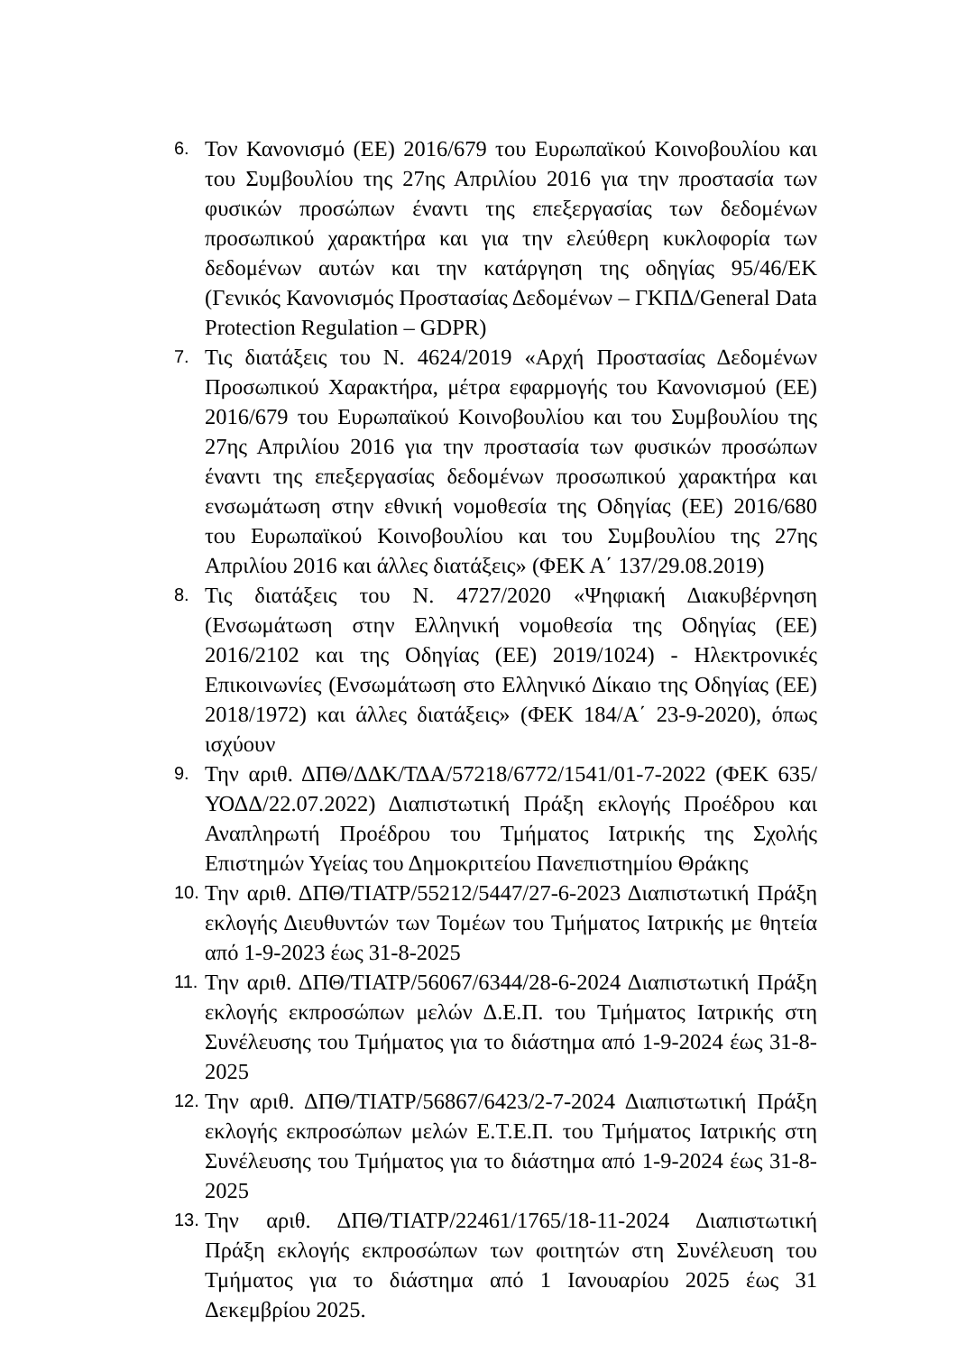6.
Τον Κανονισμό (ΕΕ) 2016/679 του Ευρωπαϊκού Κοινοβουλίου και του Συμβουλίου της 27ης Απριλίου 2016 για την προστασία των φυσικών προσώπων έναντι της επεξεργασίας των δεδομένων προσωπικού χαρακτήρα και για την ελεύθερη κυκλοφορία των δεδομένων αυτών και την κατάργηση της οδηγίας 95/46/ΕΚ (Γενικός Κανονισμός Προστασίας Δεδομένων – ΓΚΠΔ/General Data Protection Regulation – GDPR)
7.
Τις διατάξεις του Ν. 4624/2019 «Αρχή Προστασίας Δεδομένων Προσωπικού Χαρακτήρα, μέτρα εφαρμογής του Κανονισμού (ΕΕ) 2016/679 του Ευρωπαϊκού Κοινοβουλίου και του Συμβουλίου της 27ης Απριλίου 2016 για την προστασία των φυσικών προσώπων έναντι της επεξεργασίας δεδομένων προσωπικού χαρακτήρα και ενσωμάτωση στην εθνική νομοθεσία της Οδηγίας (ΕΕ) 2016/680 του Ευρωπαϊκού Κοινοβουλίου και του Συμβουλίου της 27ης Απριλίου 2016 και άλλες διατάξεις» (ΦΕΚ Α΄ 137/29.08.2019)
8.
Τις διατάξεις του Ν. 4727/2020 «Ψηφιακή Διακυβέρνηση (Ενσωμάτωση στην Ελληνική νομοθεσία της Οδηγίας (ΕΕ) 2016/2102 και της Οδηγίας (ΕΕ) 2019/1024) - Ηλεκτρονικές Επικοινωνίες (Ενσωμάτωση στο Ελληνικό Δίκαιο της Οδηγίας (ΕΕ) 2018/1972) και άλλες διατάξεις» (ΦΕΚ 184/Α΄ 23-9-2020), όπως ισχύουν
9.
Την αριθ. ΔΠΘ/ΔΔΚ/ΤΔΑ/57218/6772/1541/01-7-2022 (ΦΕΚ 635/ΥΟΔΔ/22.07.2022) Διαπιστωτική Πράξη εκλογής Προέδρου και Αναπληρωτή Προέδρου του Τμήματος Ιατρικής της Σχολής Επιστημών Υγείας του Δημοκριτείου Πανεπιστημίου Θράκης
10.
Την αριθ. ΔΠΘ/ΤΙΑΤΡ/55212/5447/27-6-2023 Διαπιστωτική Πράξη εκλογής Διευθυντών των Τομέων του Τμήματος Ιατρικής με θητεία από 1-9-2023 έως 31-8-2025
11.
Την αριθ. ΔΠΘ/ΤΙΑΤΡ/56067/6344/28-6-2024 Διαπιστωτική Πράξη εκλογής εκπροσώπων μελών Δ.Ε.Π. του Τμήματος Ιατρικής στη Συνέλευσης του Τμήματος για το διάστημα από 1-9-2024 έως 31-8-2025
12.
Την αριθ. ΔΠΘ/ΤΙΑΤΡ/56867/6423/2-7-2024 Διαπιστωτική Πράξη εκλογής εκπροσώπων μελών Ε.Τ.Ε.Π. του Τμήματος Ιατρικής στη Συνέλευσης του Τμήματος για το διάστημα από 1-9-2024 έως 31-8-2025
13.
Την αριθ. ΔΠΘ/ΤΙΑΤΡ/22461/1765/18-11-2024 Διαπιστωτική Πράξη εκλογής εκπροσώπων των φοιτητών στη Συνέλευση του Τμήματος για το διάστημα από 1 Ιανουαρίου 2025 έως 31 Δεκεμβρίου 2025.